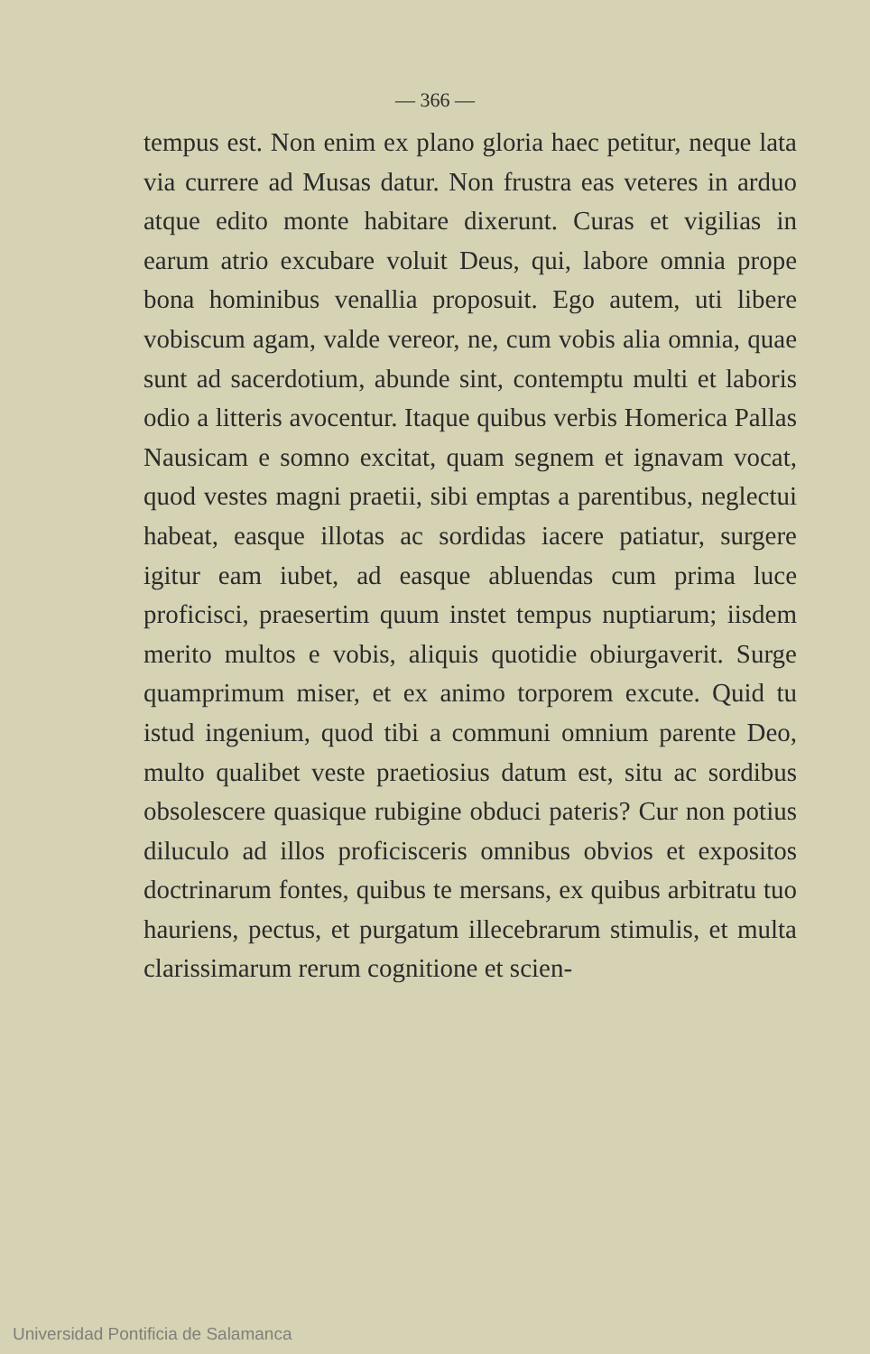— 366 —
tempus est. Non enim ex plano gloria haec petitur, neque lata via currere ad Musas datur. Non frustra eas veteres in arduo atque edito monte habitare dixerunt. Curas et vigilias in earum atrio excubare voluit Deus, qui, labore omnia prope bona hominibus venallia proposuit. Ego autem, uti libere vobiscum agam, valde vereor, ne, cum vobis alia omnia, quae sunt ad sacerdotium, abunde sint, contemptu multi et laboris odio a litteris avocentur. Itaque quibus verbis Homerica Pallas Nausicam e somno excitat, quam segnem et ignavam vocat, quod vestes magni praetii, sibi emptas a parentibus, neglectui habeat, easque illotas ac sordidas iacere patiatur, surgere igitur eam iubet, ad easque abluendas cum prima luce proficisci, praesertim quum instet tempus nuptiarum; iisdem merito multos e vobis, aliquis quotidie obiurgaverit. Surge quamprimum miser, et ex animo torporem excute. Quid tu istud ingenium, quod tibi a communi omnium parente Deo, multo qualibet veste praetiosius datum est, situ ac sordibus obsolescere quasique rubigine obduci pateris? Cur non potius diluculo ad illos proficisceris omnibus obvios et expositos doctrinarum fontes, quibus te mersans, ex quibus arbitratu tuo hauriens, pectus, et purgatum illecebrarum stimulis, et multa clarissimarum rerum cognitione et scien-
Universidad Pontificia de Salamanca